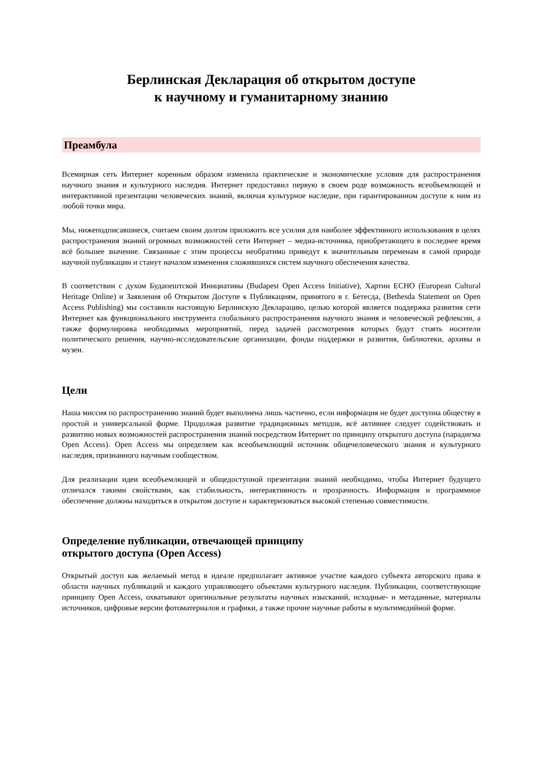Берлинская Декларация об открытом доступе
к научному и гуманитарному знанию
Преамбула
Всемирная сеть Интернет коренным образом изменила практические и экономические условия для распространения научного знания и культурного наследия. Интернет предоставил первую в своем роде возможность всеобъемлющей и интерактивной презентации человеческих знаний, включая культурное наследие, при гарантированном доступе к ним из любой точки мира.
Мы, нижеподписавшиеся, считаем своим долгом приложить все усилия для наиболее эффективного использования в целях распространения знаний огромных возможностей сети Интернет – медиа-источника, приобретающего в последнее время всё большее значение. Связанные с этим процессы необратимо приведут к значительным переменам в самой природе научной публикации и станут началом изменения сложившихся систем научного обеспечения качества.
В соответствии с духом Будапештской Инициативы (Budapest Open Access Initiative), Хартии ECHO (European Cultural Heritage Online) и Заявления об Открытом Доступе к Публикациям, принятого в г. Бетесда, (Bethesda Statement on Open Access Publishing) мы составили настоящую Берлинскую Декларацию, целью которой является поддержка развития сети Интернет как функционального инструмента глобального распространения научного знания и человеческой рефлексии, а также формулировка необходимых мероприятий, перед задачей рассмотрения которых будут стоять носители политического решения, научно-исследовательские организации, фонды поддержки и развития, библиотеки, архивы и музеи.
Цели
Наша миссия по распространению знаний будет выполнена лишь частично, если информация не будет доступна обществу в простой и универсальной форме. Продолжая развитие традиционных методов, всё активнее следует содействовать и развитию новых возможностей распространения знаний посредством Интернет по принципу открытого доступа (парадигма Open Access). Open Access мы определяем как всеобъемлющий источник общечеловеческого знания и культурного наследия, признанного научным сообществом.
Для реализации идеи всеобъемлющей и общедоступной презентации знаний необходимо, чтобы Интернет будущего отличался такими свойствами, как стабильность, интерактивность и прозрачность. Информация и программное обеспечение должны находиться в открытом доступе и характеризоваться высокой степенью совместимости.
Определение публикации, отвечающей принципу
открытого доступа (Open Access)
Открытый доступ как желаемый метод в идеале предполагает активное участие каждого субъекта авторского права в области научных публикаций и каждого управляющего объектами культурного наследия. Публикации, соответствующие принципу Open Access, охватывают оригинальные результаты научных изысканий, исходные- и метаданные, материалы источников, цифровые версии фотоматериалов и графики, а также прочие научные работы в мультимедийной форме.